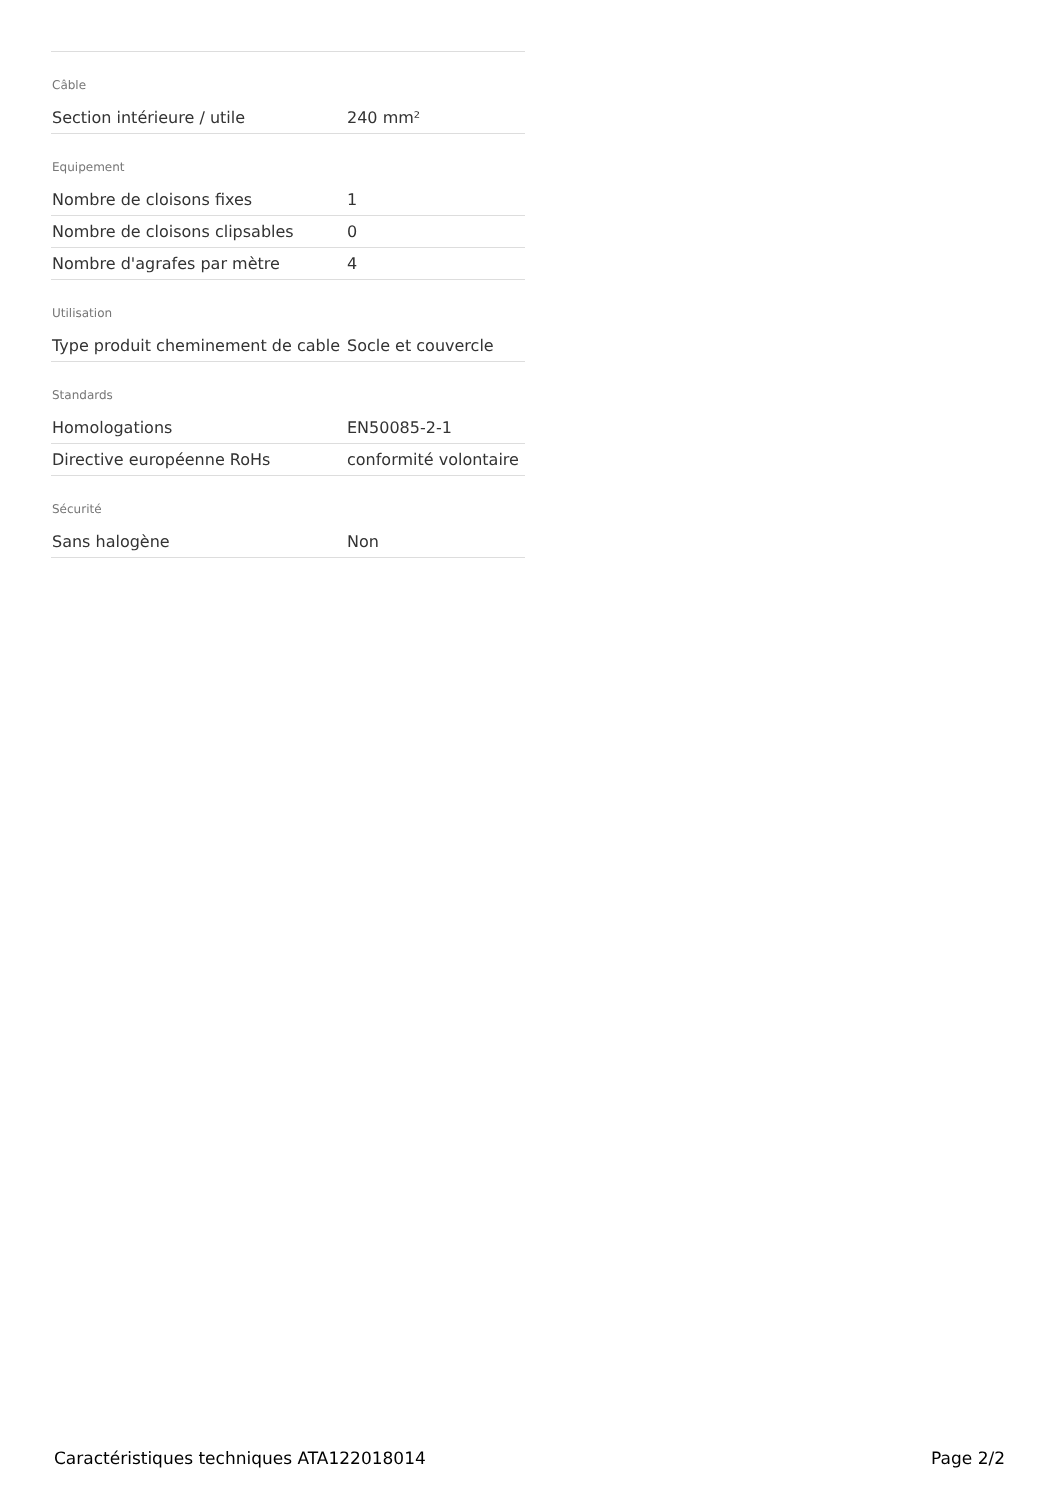Câble
| Section intérieure / utile | 240 mm² |
Equipement
| Nombre de cloisons fixes | 1 |
| Nombre de cloisons clipsables | 0 |
| Nombre d'agrafes par mètre | 4 |
Utilisation
| Type produit cheminement de cable | Socle et couvercle |
Standards
| Homologations | EN50085-2-1 |
| Directive européenne RoHs | conformité volontaire |
Sécurité
| Sans halogène | Non |
Caractéristiques techniques ATA122018014 Page 2/2